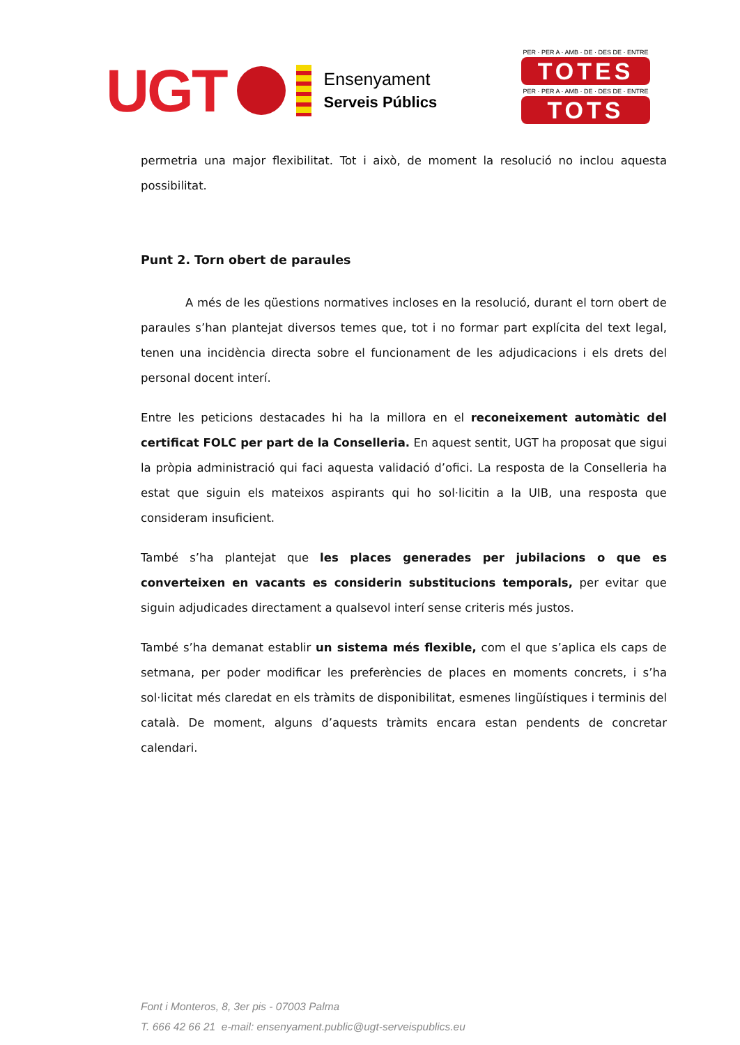UGT
Ensenyament
Serveis Públics
PER · PER A · AMB · DE · DES DE · ENTRE
TOTES
PER · PER A · AMB · DE · DES DE · ENTRE
TOTS
permetria una major flexibilitat. Tot i això, de moment la resolució no inclou aquesta possibilitat.
Punt 2. Torn obert de paraules
A més de les qüestions normatives incloses en la resolució, durant el torn obert de paraules s’han plantejat diversos temes que, tot i no formar part explícita del text legal, tenen una incidència directa sobre el funcionament de les adjudicacions i els drets del personal docent interí.
Entre les peticions destacades hi ha la millora en el reconeixement automàtic del certificat FOLC per part de la Conselleria. En aquest sentit, UGT ha proposat que sigui la pròpia administració qui faci aquesta validació d’ofici. La resposta de la Conselleria ha estat que siguin els mateixos aspirants qui ho sol·licitin a la UIB, una resposta que consideram insuficient.
També s’ha plantejat que les places generades per jubilacions o que es converteixen en vacants es considerin substitucions temporals, per evitar que siguin adjudicades directament a qualsevol interí sense criteris més justos.
També s’ha demanat establir un sistema més flexible, com el que s’aplica els caps de setmana, per poder modificar les preferències de places en moments concrets, i s’ha sol·licitat més claredat en els tràmits de disponibilitat, esmenes lingüístiques i terminis del català. De moment, alguns d’aquests tràmits encara estan pendents de concretar calendari.
Font i Monteros, 8, 3er pis - 07003 Palma
T. 666 42 66 21 e-mail: ensenyament.public@ugt-serveispublics.eu